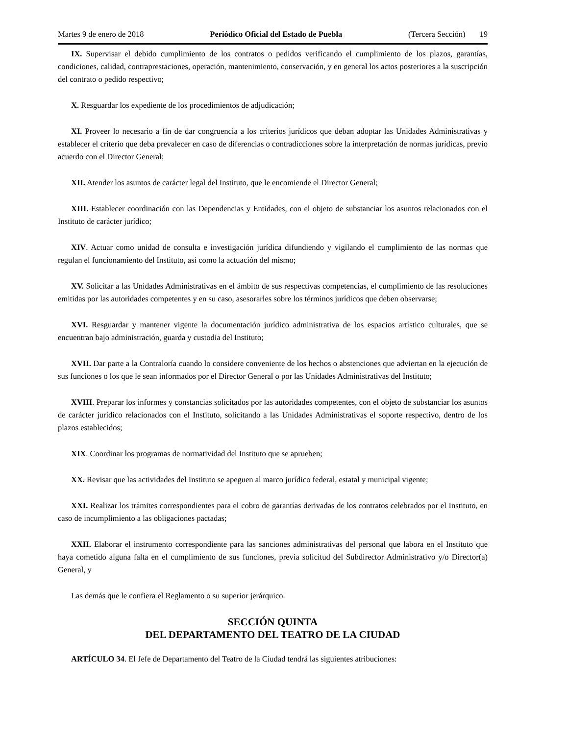Martes 9 de enero de 2018 Periódico Oficial del Estado de Puebla (Tercera Sección) 19
IX. Supervisar el debido cumplimiento de los contratos o pedidos verificando el cumplimiento de los plazos, garantías, condiciones, calidad, contraprestaciones, operación, mantenimiento, conservación, y en general los actos posteriores a la suscripción del contrato o pedido respectivo;
X. Resguardar los expediente de los procedimientos de adjudicación;
XI. Proveer lo necesario a fin de dar congruencia a los criterios jurídicos que deban adoptar las Unidades Administrativas y establecer el criterio que deba prevalecer en caso de diferencias o contradicciones sobre la interpretación de normas jurídicas, previo acuerdo con el Director General;
XII. Atender los asuntos de carácter legal del Instituto, que le encomiende el Director General;
XIII. Establecer coordinación con las Dependencias y Entidades, con el objeto de substanciar los asuntos relacionados con el Instituto de carácter jurídico;
XIV. Actuar como unidad de consulta e investigación jurídica difundiendo y vigilando el cumplimiento de las normas que regulan el funcionamiento del Instituto, así como la actuación del mismo;
XV. Solicitar a las Unidades Administrativas en el ámbito de sus respectivas competencias, el cumplimiento de las resoluciones emitidas por las autoridades competentes y en su caso, asesorarles sobre los términos jurídicos que deben observarse;
XVI. Resguardar y mantener vigente la documentación jurídico administrativa de los espacios artístico culturales, que se encuentran bajo administración, guarda y custodia del Instituto;
XVII. Dar parte a la Contraloría cuando lo considere conveniente de los hechos o abstenciones que adviertan en la ejecución de sus funciones o los que le sean informados por el Director General o por las Unidades Administrativas del Instituto;
XVIII. Preparar los informes y constancias solicitados por las autoridades competentes, con el objeto de substanciar los asuntos de carácter jurídico relacionados con el Instituto, solicitando a las Unidades Administrativas el soporte respectivo, dentro de los plazos establecidos;
XIX. Coordinar los programas de normatividad del Instituto que se aprueben;
XX. Revisar que las actividades del Instituto se apeguen al marco jurídico federal, estatal y municipal vigente;
XXI. Realizar los trámites correspondientes para el cobro de garantías derivadas de los contratos celebrados por el Instituto, en caso de incumplimiento a las obligaciones pactadas;
XXII. Elaborar el instrumento correspondiente para las sanciones administrativas del personal que labora en el Instituto que haya cometido alguna falta en el cumplimiento de sus funciones, previa solicitud del Subdirector Administrativo y/o Director(a) General, y
Las demás que le confiera el Reglamento o su superior jerárquico.
SECCIÓN QUINTA
DEL DEPARTAMENTO DEL TEATRO DE LA CIUDAD
ARTÍCULO 34. El Jefe de Departamento del Teatro de la Ciudad tendrá las siguientes atribuciones: